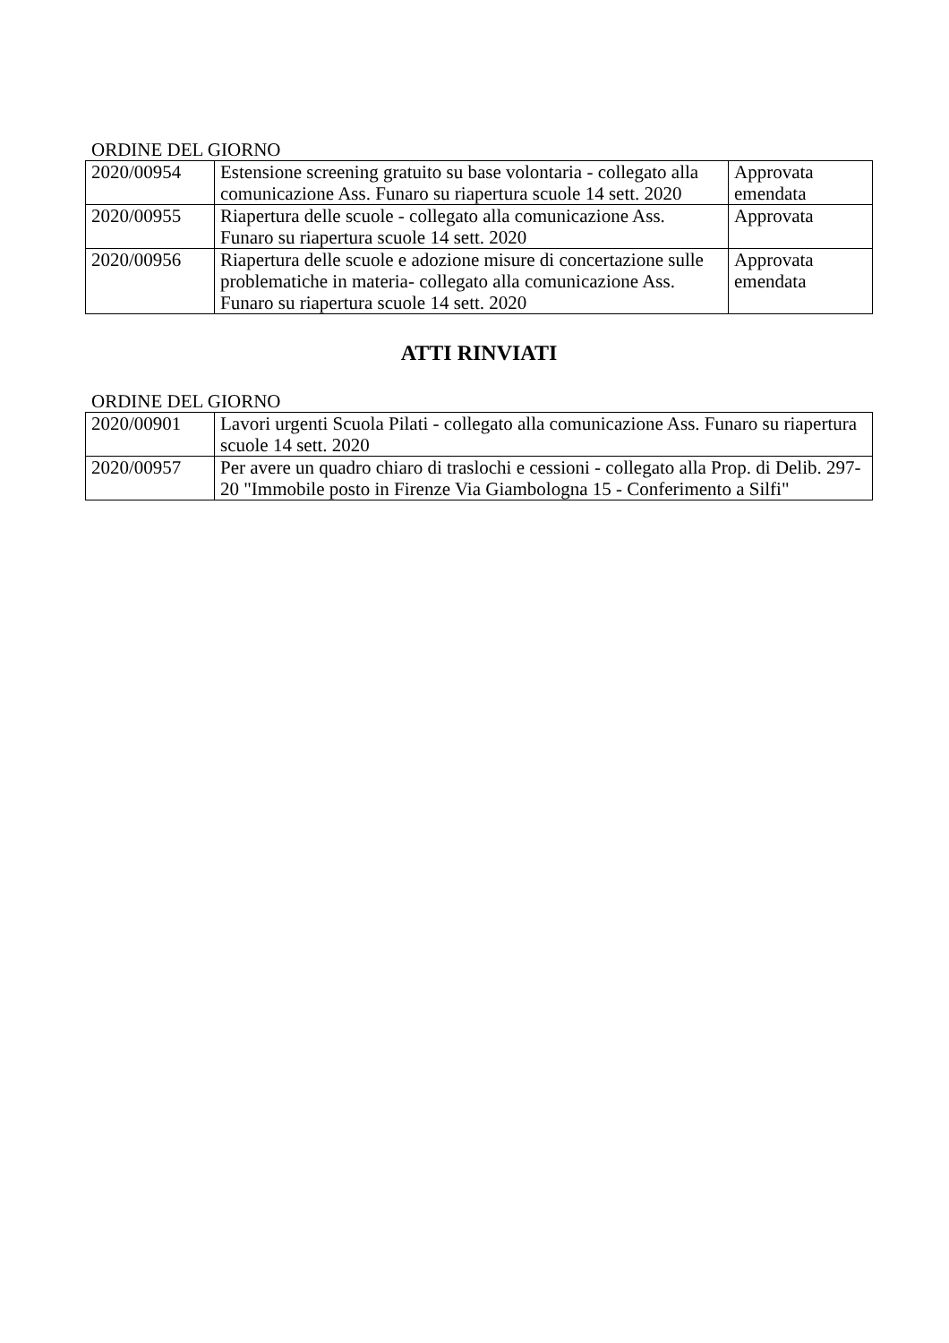ORDINE DEL GIORNO
| 2020/00954 | Estensione screening gratuito su base volontaria - collegato alla comunicazione Ass. Funaro su riapertura scuole 14 sett. 2020 | Approvata emendata |
| 2020/00955 | Riapertura delle scuole - collegato alla comunicazione Ass. Funaro su riapertura scuole 14 sett. 2020 | Approvata |
| 2020/00956 | Riapertura delle scuole e adozione misure di concertazione sulle problematiche in materia- collegato alla comunicazione Ass. Funaro su riapertura scuole 14 sett. 2020 | Approvata emendata |
ATTI RINVIATI
ORDINE DEL GIORNO
| 2020/00901 | Lavori urgenti Scuola Pilati - collegato alla comunicazione Ass. Funaro su riapertura scuole 14 sett. 2020 |
| 2020/00957 | Per avere un quadro chiaro di traslochi e cessioni - collegato alla Prop. di Delib. 297-20 "Immobile posto in Firenze Via Giambologna 15 - Conferimento a Silfi" |